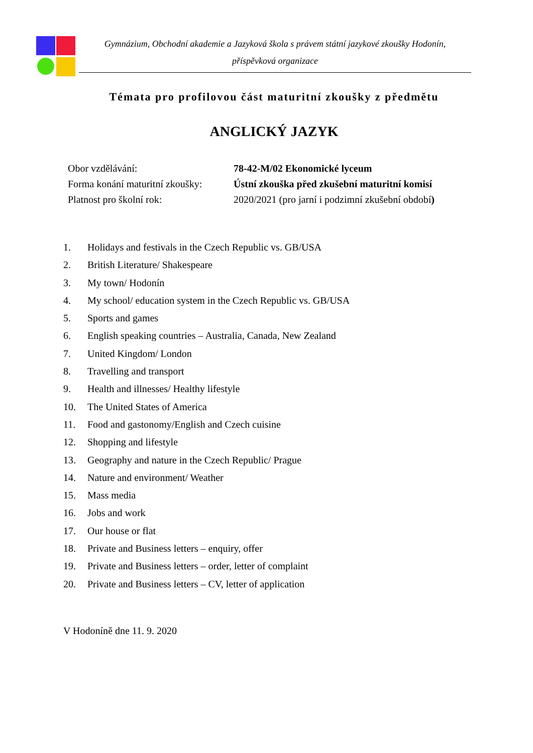Gymnázium, Obchodní akademie a Jazyková škola s právem státní jazykové zkoušky Hodonín,
příspěvková organizace
Témata pro profilovou část maturitní zkoušky z předmětu
ANGLICKÝ JAZYK
| Obor vzdělávání: | 78-42-M/02 Ekonomické lyceum |
| Forma konání maturitní zkoušky: | Ústní zkouška před zkušební maturitní komisí |
| Platnost pro školní rok: | 2020/2021 (pro jarní i podzimní zkušební období ) |
1. Holidays and festivals in the Czech Republic vs. GB/USA
2. British Literature/ Shakespeare
3. My town/ Hodonín
4. My school/ education system in the Czech Republic vs. GB/USA
5. Sports and games
6. English speaking countries – Australia, Canada, New Zealand
7. United Kingdom/ London
8. Travelling and transport
9. Health and illnesses/ Healthy lifestyle
10. The United States of America
11. Food and gastonomy/English and Czech cuisine
12. Shopping and lifestyle
13. Geography and nature in the Czech Republic/ Prague
14. Nature and environment/ Weather
15. Mass media
16. Jobs and work
17. Our house or flat
18. Private and Business letters – enquiry, offer
19. Private and Business letters – order, letter of complaint
20. Private and Business letters – CV, letter of application
V Hodoníně dne 11. 9. 2020